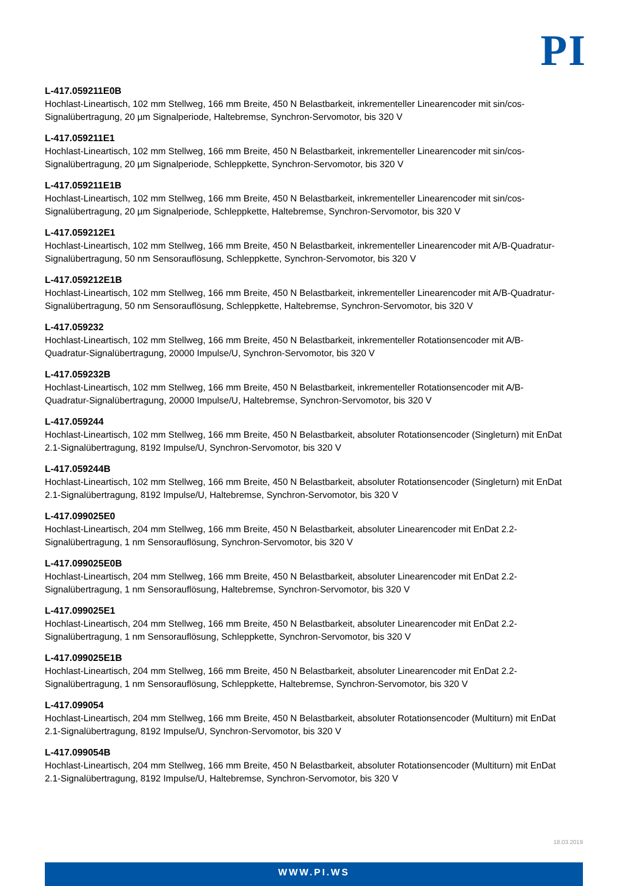PI
L-417.059211E0B
Hochlast-Lineartisch, 102 mm Stellweg, 166 mm Breite, 450 N Belastbarkeit, inkrementeller Linearencoder mit sin/cos-Signalübertragung, 20 µm Signalperiode, Haltebremse, Synchron-Servomotor, bis 320 V
L-417.059211E1
Hochlast-Lineartisch, 102 mm Stellweg, 166 mm Breite, 450 N Belastbarkeit, inkrementeller Linearencoder mit sin/cos-Signalübertragung, 20 µm Signalperiode, Schleppkette, Synchron-Servomotor, bis 320 V
L-417.059211E1B
Hochlast-Lineartisch, 102 mm Stellweg, 166 mm Breite, 450 N Belastbarkeit, inkrementeller Linearencoder mit sin/cos-Signalübertragung, 20 µm Signalperiode, Schleppkette, Haltebremse, Synchron-Servomotor, bis 320 V
L-417.059212E1
Hochlast-Lineartisch, 102 mm Stellweg, 166 mm Breite, 450 N Belastbarkeit, inkrementeller Linearencoder mit A/B-Quadratur-Signalübertragung, 50 nm Sensorauflösung, Schleppkette, Synchron-Servomotor, bis 320 V
L-417.059212E1B
Hochlast-Lineartisch, 102 mm Stellweg, 166 mm Breite, 450 N Belastbarkeit, inkrementeller Linearencoder mit A/B-Quadratur-Signalübertragung, 50 nm Sensorauflösung, Schleppkette, Haltebremse, Synchron-Servomotor, bis 320 V
L-417.059232
Hochlast-Lineartisch, 102 mm Stellweg, 166 mm Breite, 450 N Belastbarkeit, inkrementeller Rotationsencoder mit A/B-Quadratur-Signalübertragung, 20000 Impulse/U, Synchron-Servomotor, bis 320 V
L-417.059232B
Hochlast-Lineartisch, 102 mm Stellweg, 166 mm Breite, 450 N Belastbarkeit, inkrementeller Rotationsencoder mit A/B-Quadratur-Signalübertragung, 20000 Impulse/U, Haltebremse, Synchron-Servomotor, bis 320 V
L-417.059244
Hochlast-Lineartisch, 102 mm Stellweg, 166 mm Breite, 450 N Belastbarkeit, absoluter Rotationsencoder (Singleturn) mit EnDat 2.1-Signalübertragung, 8192 Impulse/U, Synchron-Servomotor, bis 320 V
L-417.059244B
Hochlast-Lineartisch, 102 mm Stellweg, 166 mm Breite, 450 N Belastbarkeit, absoluter Rotationsencoder (Singleturn) mit EnDat 2.1-Signalübertragung, 8192 Impulse/U, Haltebremse, Synchron-Servomotor, bis 320 V
L-417.099025E0
Hochlast-Lineartisch, 204 mm Stellweg, 166 mm Breite, 450 N Belastbarkeit, absoluter Linearencoder mit EnDat 2.2-Signalübertragung, 1 nm Sensorauflösung, Synchron-Servomotor, bis 320 V
L-417.099025E0B
Hochlast-Lineartisch, 204 mm Stellweg, 166 mm Breite, 450 N Belastbarkeit, absoluter Linearencoder mit EnDat 2.2-Signalübertragung, 1 nm Sensorauflösung, Haltebremse, Synchron-Servomotor, bis 320 V
L-417.099025E1
Hochlast-Lineartisch, 204 mm Stellweg, 166 mm Breite, 450 N Belastbarkeit, absoluter Linearencoder mit EnDat 2.2-Signalübertragung, 1 nm Sensorauflösung, Schleppkette, Synchron-Servomotor, bis 320 V
L-417.099025E1B
Hochlast-Lineartisch, 204 mm Stellweg, 166 mm Breite, 450 N Belastbarkeit, absoluter Linearencoder mit EnDat 2.2-Signalübertragung, 1 nm Sensorauflösung, Schleppkette, Haltebremse, Synchron-Servomotor, bis 320 V
L-417.099054
Hochlast-Lineartisch, 204 mm Stellweg, 166 mm Breite, 450 N Belastbarkeit, absoluter Rotationsencoder (Multiturn) mit EnDat 2.1-Signalübertragung, 8192 Impulse/U, Synchron-Servomotor, bis 320 V
L-417.099054B
Hochlast-Lineartisch, 204 mm Stellweg, 166 mm Breite, 450 N Belastbarkeit, absoluter Rotationsencoder (Multiturn) mit EnDat 2.1-Signalübertragung, 8192 Impulse/U, Haltebremse, Synchron-Servomotor, bis 320 V
18.03.2019
WWW.PI.WS